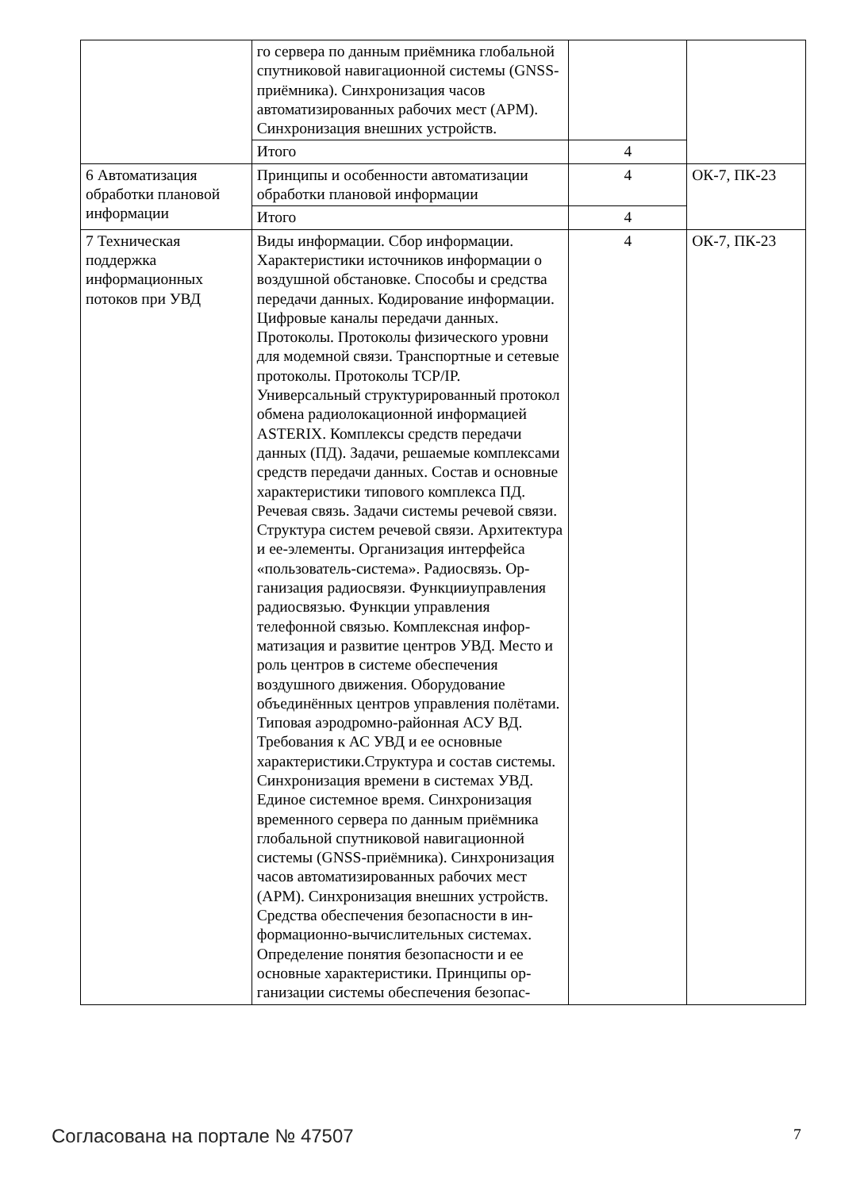| | го сервера по данным приёмника глобаль­ной спутниковой навигационной системы (GNSS-приёмника). Синхронизация часов автоматизированных рабочих мест (АРМ). Синхронизация внешних устройств. | | |
| | Итого | 4 | |
| 6 Автоматизация обработки плановой информации | Принципы и особенности автоматизации обработки плановой информации | 4 | ОК-7, ПК-23 |
| | Итого | 4 | |
| 7 Техническая поддержка информационных потоков при УВД | Виды информации. Сбор информации. Характеристики источников информации о воздушной обстановке. Способы и сред­ства передачи данных. Кодирование ин­формации. Цифровые каналы передачи данных. Протоколы. Протоколы физиче­ского уровни для модемной связи. Транс­портные и сетевые протоколы. Протоколы TCP/IP. Универсальный структурирован­ный протокол обмена радиолокационной информацией ASTERIX. Комплексы средств передачи данных (ПД). Задачи, решаемые комплексами средств передачи данных. Состав и основные характеристи­ки типового комплекса ПД. Речевая связь. Задачи системы речевой связи. Структура систем речевой связи. Архитектура и ее-элементы. Организация интерфейса «пользователь-система». Радиосвязь. Ор­ганизация радиосвязи. Функцииуправле­ния радиосвязью. Функции управления телефонной связью. Комплексная инфор­матизация и развитие центров УВД. Ме­сто и роль центров в системе обеспечения воздушного движения. Оборудование объединённых центров управления полётами. Типовая аэродромно-районная АСУ ВД. Требования к АС УВД и ее основные характеристики.Структура и со­став системы. Синхронизация времени в системах УВД. Единое системное время. Синхронизация временного сервера по данным приёмника глобальной спутнико­вой навигационной системы (GNSS-приёмника). Синхронизация часов авто­матизированных рабочих мест (АРМ). Синхронизация внешних устройств. Средства обеспечения безопасности в ин­формационно-вычислительных системах. Определение понятия безопасности и ее основные характеристики. Принципы ор­ганизации системы обеспечения безопас- | 4 | ОК-7, ПК-23 |
Согласована на портале № 47507 7